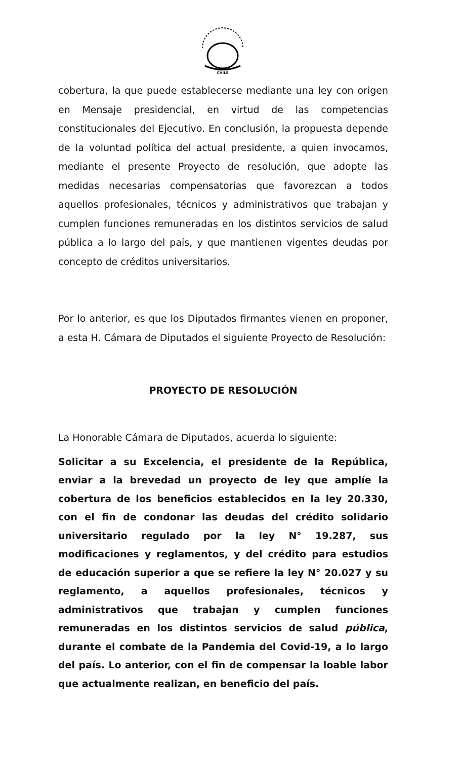CHILE
cobertura, la que puede establecerse mediante una ley con origen en Mensaje presidencial, en virtud de las competencias constitucionales del Ejecutivo. En conclusión, la propuesta depende de la voluntad política del actual presidente, a quien invocamos, mediante el presente Proyecto de resolución, que adopte las medidas necesarias compensatorias que favorezcan a todos aquellos profesionales, técnicos y administrativos que trabajan y cumplen funciones remuneradas en los distintos servicios de salud pública a lo largo del país, y que mantienen vigentes deudas por concepto de créditos universitarios.
Por lo anterior, es que los Diputados firmantes vienen en proponer, a esta H. Cámara de Diputados el siguiente Proyecto de Resolución:
PROYECTO DE RESOLUCIÓN
La Honorable Cámara de Diputados, acuerda lo siguiente:
Solicitar a su Excelencia, el presidente de la República, enviar a la brevedad un proyecto de ley que amplíe la cobertura de los beneficios establecidos en la ley 20.330, con el fin de condonar las deudas del crédito solidario universitario regulado por la ley N° 19.287, sus modificaciones y reglamentos, y del crédito para estudios de educación superior a que se refiere la ley N° 20.027 y su reglamento, a aquellos profesionales, técnicos y administrativos que trabajan y cumplen funciones remuneradas en los distintos servicios de salud pública, durante el combate de la Pandemia del Covid-19, a lo largo del país. Lo anterior, con el fin de compensar la loable labor que actualmente realizan, en beneficio del país.